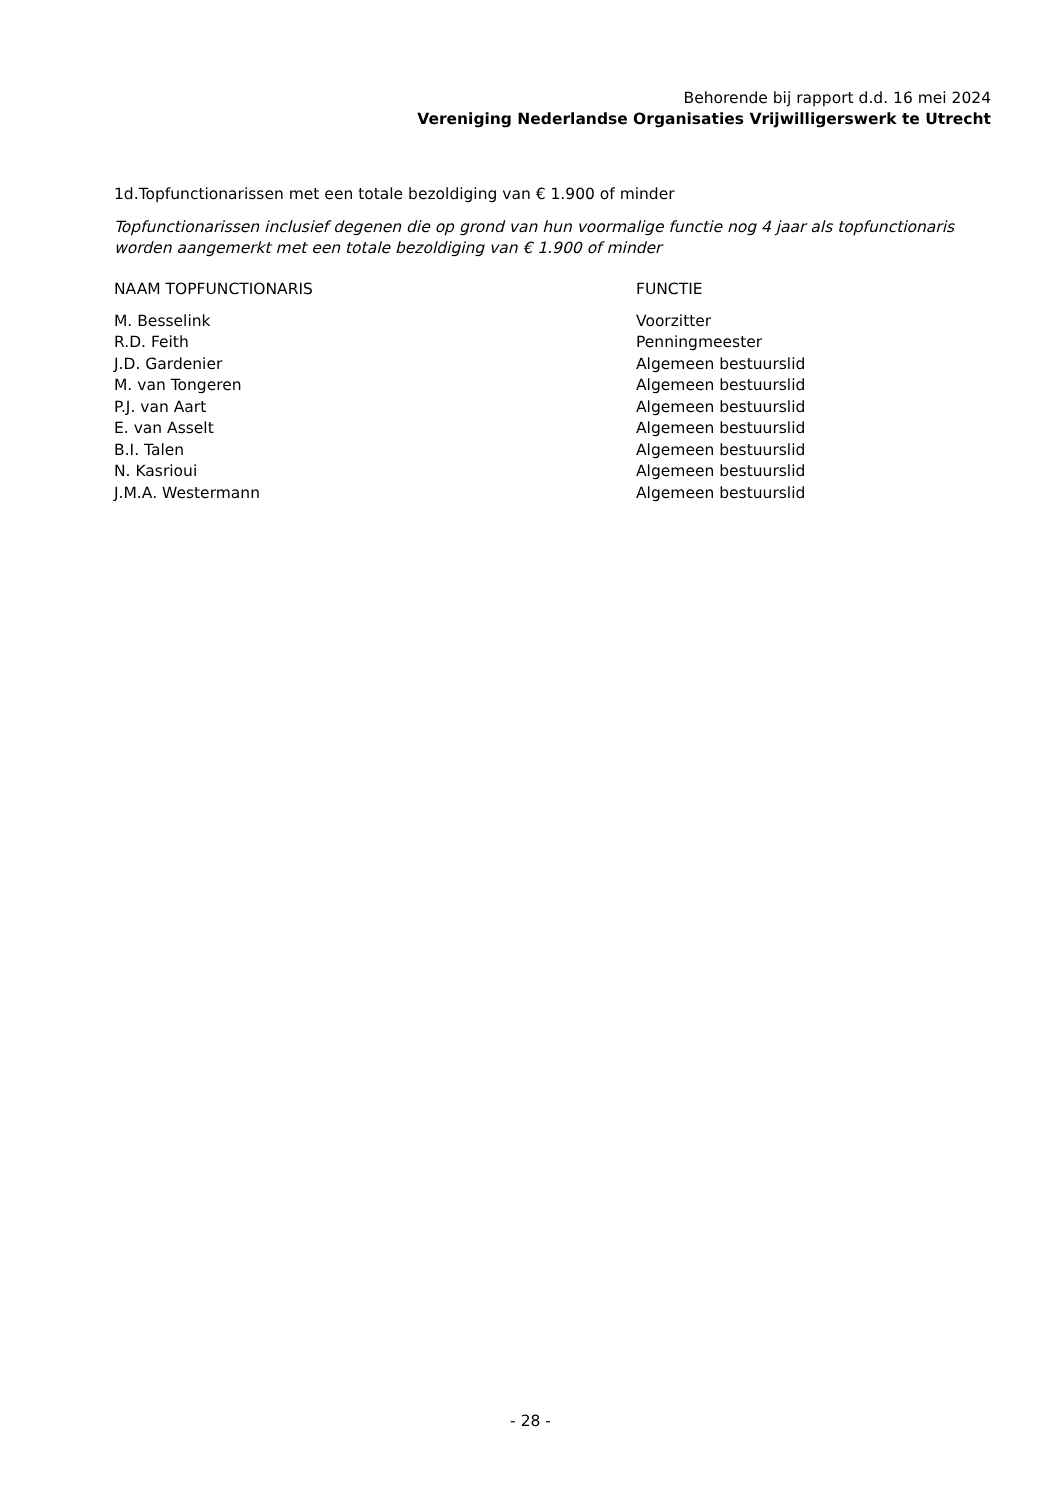Behorende bij rapport d.d. 16 mei 2024
Vereniging Nederlandse Organisaties Vrijwilligerswerk te Utrecht
1d.Topfunctionarissen met een totale bezoldiging van € 1.900 of minder
Topfunctionarissen inclusief degenen die op grond van hun voormalige functie nog 4 jaar als topfunctionaris worden aangemerkt met een totale bezoldiging van € 1.900 of minder
| NAAM TOPFUNCTIONARIS | FUNCTIE |
| --- | --- |
| M. Besselink | Voorzitter |
| R.D. Feith | Penningmeester |
| J.D. Gardenier | Algemeen bestuurslid |
| M. van Tongeren | Algemeen bestuurslid |
| P.J. van Aart | Algemeen bestuurslid |
| E. van Asselt | Algemeen bestuurslid |
| B.I. Talen | Algemeen bestuurslid |
| N. Kasrioui | Algemeen bestuurslid |
| J.M.A. Westermann | Algemeen bestuurslid |
- 28 -